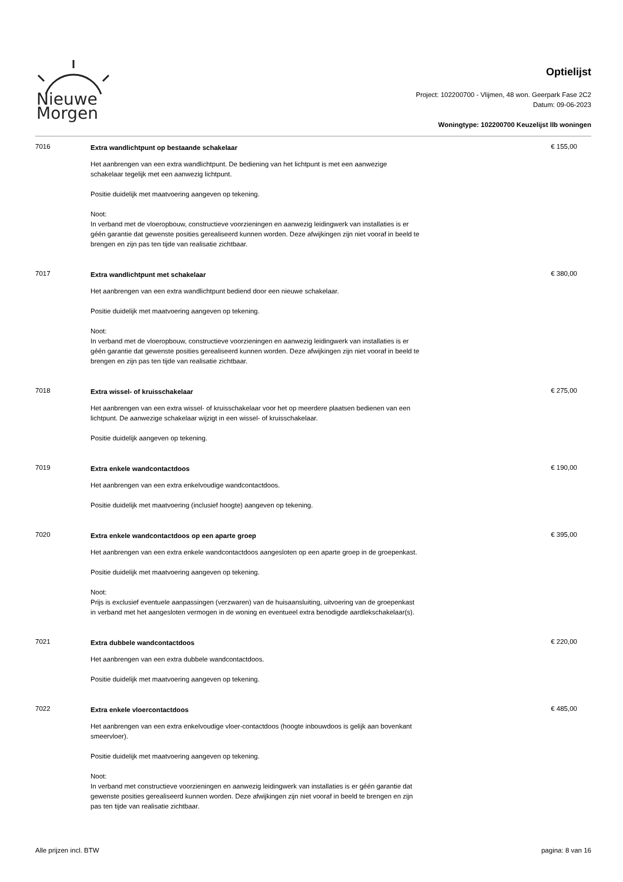Nieuwe
Morgen
Optielijst
Project: 102200700 - Vlijmen, 48 won. Geerpark Fase 2C2
Datum: 09-06-2023
Woningtype: 102200700 Keuzelijst llb woningen
7016
Extra wandlichtpunt op bestaande schakelaar
Het aanbrengen van een extra wandlichtpunt. De bediening van het lichtpunt is met een aanwezige schakelaar tegelijk met een aanwezig lichtpunt.
Positie duidelijk met maatvoering aangeven op tekening.
Noot:
In verband met de vloeropbouw, constructieve voorzieningen en aanwezig leidingwerk van installaties is er géén garantie dat gewenste posities gerealiseerd kunnen worden. Deze afwijkingen zijn niet vooraf in beeld te brengen en zijn pas ten tijde van realisatie zichtbaar.
€ 155,00
7017
Extra wandlichtpunt met schakelaar
Het aanbrengen van een extra wandlichtpunt bediend door een nieuwe schakelaar.
Positie duidelijk met maatvoering aangeven op tekening.
Noot:
In verband met de vloeropbouw, constructieve voorzieningen en aanwezig leidingwerk van installaties is er géén garantie dat gewenste posities gerealiseerd kunnen worden. Deze afwijkingen zijn niet vooraf in beeld te brengen en zijn pas ten tijde van realisatie zichtbaar.
€ 380,00
7018
Extra wissel- of kruisschakelaar
Het aanbrengen van een extra wissel- of kruisschakelaar voor het op meerdere plaatsen bedienen van een lichtpunt. De aanwezige schakelaar wijzigt in een wissel- of kruisschakelaar.
Positie duidelijk aangeven op tekening.
€ 275,00
7019
Extra enkele wandcontactdoos
Het aanbrengen van een extra enkelvoudige wandcontactdoos.
Positie duidelijk met maatvoering (inclusief hoogte) aangeven op tekening.
€ 190,00
7020
Extra enkele wandcontactdoos op een aparte groep
Het aanbrengen van een extra enkele wandcontactdoos aangesloten op een aparte groep in de groepenkast.
Positie duidelijk met maatvoering aangeven op tekening.
Noot:
Prijs is exclusief eventuele aanpassingen (verzwaren) van de huisaansluiting, uitvoering van de groepenkast in verband met het aangesloten vermogen in de woning en eventueel extra benodigde aardlekschakelaar(s).
€ 395,00
7021
Extra dubbele wandcontactdoos
Het aanbrengen van een extra dubbele wandcontactdoos.
Positie duidelijk met maatvoering aangeven op tekening.
€ 220,00
7022
Extra enkele vloercontactdoos
Het aanbrengen van een extra enkelvoudige vloer-contactdoos (hoogte inbouwdoos is gelijk aan bovenkant smeervloer).
Positie duidelijk met maatvoering aangeven op tekening.
Noot:
In verband met constructieve voorzieningen en aanwezig leidingwerk van installaties is er géén garantie dat gewenste posities gerealiseerd kunnen worden. Deze afwijkingen zijn niet vooraf in beeld te brengen en zijn pas ten tijde van realisatie zichtbaar.
€ 485,00
Alle prijzen incl. BTW pagina: 8 van 16